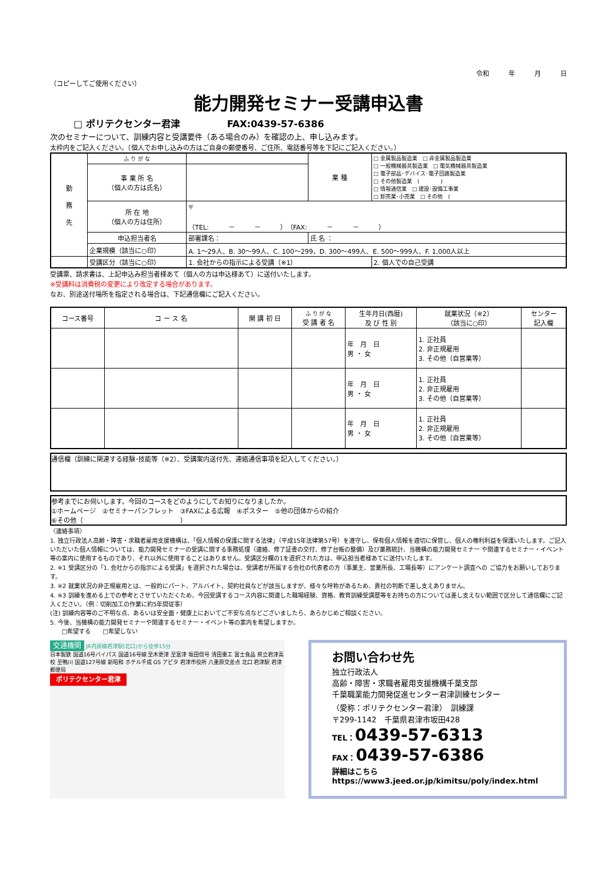令和　　　年　　　月　　　日
（コピーしてご使用ください）
能力開発セミナー受講申込書
□ ポリテクセンター君津　　　　　FAX:0439-57-6386
次のセミナーについて、訓練内容と受講要件（ある場合のみ）を確認の上、申し込みます。
太枠内をご記入ください。（個人でお申し込みの方はご自身の郵便番号、ご住所、電話番号等を下記にご記入ください。）
| 勤 務 先 | ふ り が な | | 業 種 | □ 金属製品製造業 □ 非金属製品製造業 □ 一般機械器具製造業 □ 電気機械器具製造業 □ 電子部品･デバイス･電子回路製造業 □ その他製造業 ( ) □ 情報通信業 □ 建設･設備工事業 □ 卸売業･小売業 □ その他 ( |
| | 事 業 所 名 （個人の方は氏名） | | | |
| | 所 在 地 （個人の方は住所） | 〒 （TEL: － － ）（FAX: － － ） | | |
| | 申込担当者名 | 部署課名： | 氏 名 ： | |
| | 企業規模（該当に○印） | A. 1～29人、B. 30～99人、C. 100～299、D. 300～499人、E. 500～999人、F. 1,000人以上 | | |
| | 受講区分（該当に○印） | 1. 会社からの指示による受講（※1） | | 2. 個人での自己受講 |
受講票、請求書は、上記申込み担当者様あて（個人の方は申込様あて）に送付いたします。
※受講料は消費税の変更により改定する場合があります。
なお、別途送付場所を指定される場合は、下記通信欄にご記入ください。
| コース番号 | コ ー ス 名 | 開 講 初 日 | ふ り が な 受 講 者 名 | 生年月日(西暦) 及 び 性 別 | 就業状況（※2） （該当に○印） | センター 記入欄 |
| --- | --- | --- | --- | --- | --- | --- |
| | | | | 年 月 日 男 ・ 女 | 1. 正社員 2. 非正規雇用 3. その他（自営業等） | |
| | | | | 年 月 日 男 ・ 女 | 1. 正社員 2. 非正規雇用 3. その他（自営業等） | |
| | | | | 年 月 日 男 ・ 女 | 1. 正社員 2. 非正規雇用 3. その他（自営業等） | |
通信欄（訓練に関連する経験･技能等（※2）、受講案内送付先、連絡通信事項を記入してください。）
参考までにお伺いします。今回のコースをどのようにしてお知りになりましたか。
①ホームページ　②セミナーパンフレット　③FAXによる広報　④ポスター　⑤他の団体からの紹介
⑥その他（　　　　　　　　　　　　　　　）
〈連絡事項〉
1. 独立行政法人高齢・障害・求職者雇用支援機構は、「個人情報の保護に関する法律」（平成15年法律第57号）を遵守し、保有個人情報を適切に保管し、個人の権利利益を保護いたします。ご記入いただいた個人情報については、能力開発セミナーの受講に関する事務処理（連絡、修了証書の交付、修了台帳の整備）及び業務統計、当機構の能力開発セミナー や関連するセミナー・イベント等の案内に使用するものであり、それ以外に使用することはありません。受講区分欄の1を選択された方は、申込担当者様あてに送付いたします。
2. ※1 受講区分の「1. 会社からの指示による受講」を選択された場合は、受講者が所属する会社の代表者の方（事業主、営業所長、工場長等）にアンケート調査への ご協力をお願いしております。
3. ※2 就業状況の非正規雇用とは、一般的にパート、アルバイト、契約社員などが該当しますが、様々な呼称があるため、貴社の判断で差し支えありません。
4. ※3 訓練を進める上での参考とさせていただくため、今回受講するコース内容に関連した職場経験、資格、教育訓練受講歴等をお持ちの方については差し支えない範囲で区分して通信欄にご記入ください。（例：切削加工の作業に約5年間従事）
(注) 訓練内容等のご不明な点、あるいは安全面・健康上においてご不安な点などございましたら、あらかじめご相談ください。
5. 今後、当機構の能力開発セミナーや関連するセミナー・イベント等の案内を希望しますか。
　　□希望する　　□希望しない
交通機関 JR内房線君津駅(北口)から徒歩15分
日本製鉄 国道16号バイパス 国道16号線 至木更津 至富津 坂田信号 清田重工 富士食品 県立君津高校 至鴨川 国道127号線 新昭和 ホテル千成 GS アピタ 君津市役所 八重原交差点 北口 君津駅 君津郵便局
ポリテクセンター君津
お問い合わせ先
独立行政法人
高齢・障害・求職者雇用支援機構千葉支部
千葉職業能力開発促進センター君津訓練センター
（愛称：ポリテクセンター君津）　訓練課
〒299-1142　千葉県君津市坂田428
TEL：0439-57-6313
FAX：0439-57-6386
詳細はこちら
https://www3.jeed.or.jp/kimitsu/poly/index.html